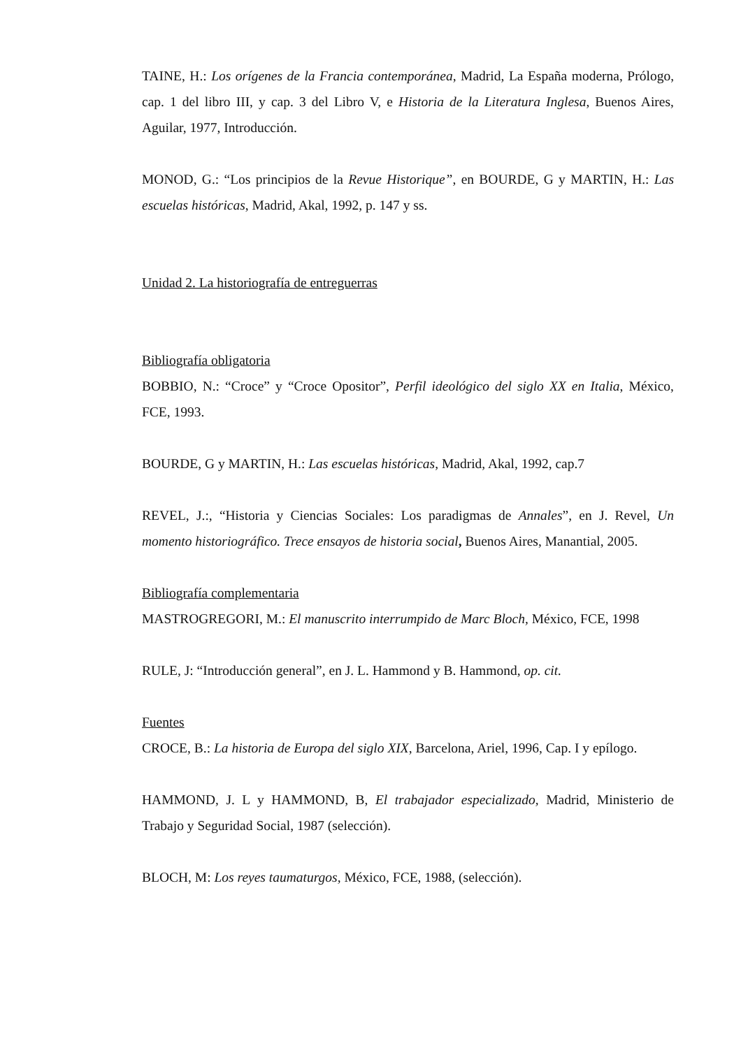TAINE, H.: Los orígenes de la Francia contemporánea, Madrid, La España moderna, Prólogo, cap. 1 del libro III, y cap. 3 del Libro V, e Historia de la Literatura Inglesa, Buenos Aires, Aguilar, 1977, Introducción.
MONOD, G.: “Los principios de la Revue Historique”, en BOURDE, G y MARTIN, H.: Las escuelas históricas, Madrid, Akal, 1992, p. 147 y ss.
Unidad 2. La historiografía de entreguerras
Bibliografía obligatoria
BOBBIO, N.: “Croce” y “Croce Opositor”, Perfil ideológico del siglo XX en Italia, México, FCE, 1993.
BOURDE, G y MARTIN, H.: Las escuelas históricas, Madrid, Akal, 1992, cap.7
REVEL, J.:, “Historia y Ciencias Sociales: Los paradigmas de Annales”, en J. Revel, Un momento historiográfico. Trece ensayos de historia social, Buenos Aires, Manantial, 2005.
Bibliografía complementaria
MASTROGREGORI, M.: El manuscrito interrumpido de Marc Bloch, México, FCE, 1998
RULE, J: “Introducción general”, en J. L. Hammond y B. Hammond, op. cit.
Fuentes
CROCE, B.: La historia de Europa del siglo XIX, Barcelona, Ariel, 1996, Cap. I y epílogo.
HAMMOND, J. L y HAMMOND, B, El trabajador especializado, Madrid, Ministerio de Trabajo y Seguridad Social, 1987 (selección).
BLOCH, M: Los reyes taumaturgos, México, FCE, 1988, (selección).